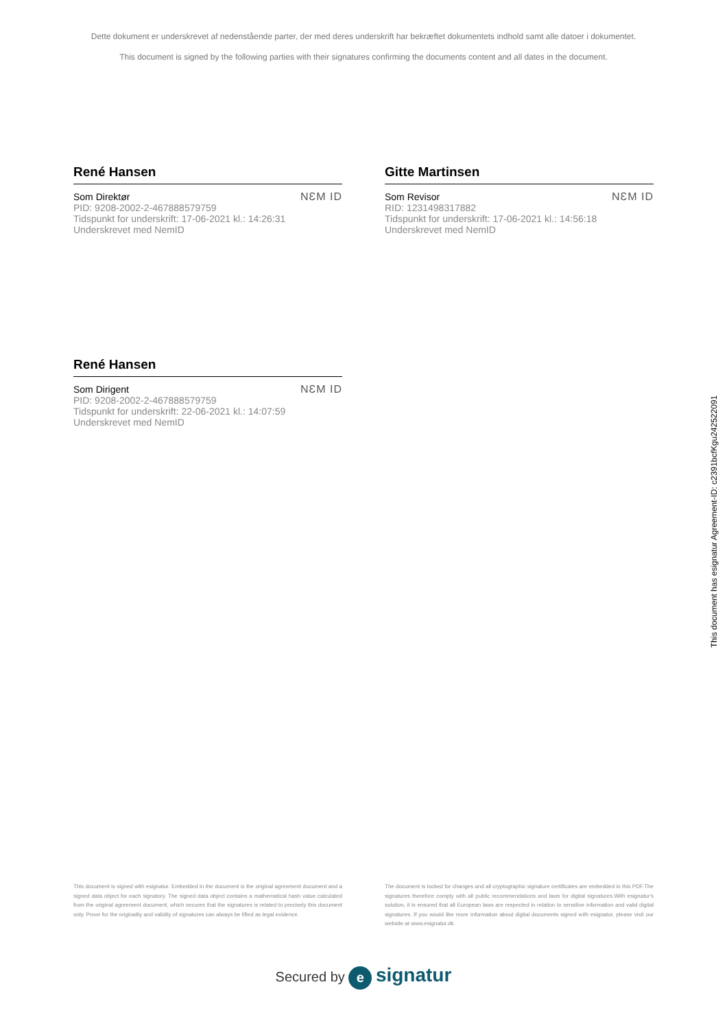Dette dokument er underskrevet af nedenstående parter, der med deres underskrift har bekræftet dokumentets indhold samt alle datoer i dokumentet.
This document is signed by the following parties with their signatures confirming the documents content and all dates in the document.
René Hansen
Som Direktør
PID: 9208-2002-2-467888579759
Tidspunkt for underskrift: 17-06-2021 kl.: 14:26:31
Underskrevet med NemID
NƐM ID
Gitte Martinsen
Som Revisor
RID: 1231498317882
Tidspunkt for underskrift: 17-06-2021 kl.: 14:56:18
Underskrevet med NemID
NƐM ID
René Hansen
Som Dirigent
PID: 9208-2002-2-467888579759
Tidspunkt for underskrift: 22-06-2021 kl.: 14:07:59
Underskrevet med NemID
NƐM ID
This document has esignatur Agreement-ID: c2391bcfKgu242522091
This document is signed with esignatur. Embedded in the document is the original agreement document and a signed data object for each signatory. The signed data object contains a mathematical hash value calculated from the original agreement document, which secures that the signatures is related to precisely this document only. Prove for the originality and validity of signatures can always be lifted as legal evidence.
The document is locked for changes and all cryptographic signature certificates are embedded in this PDF.The signatures therefore comply with all public recommendations and laws for digital signatures.With esignatur's solution, it is ensured that all European laws are respected in relation to sensitive information and valid digital signatures. If you would like more information about digital documents signed with esignatur, please visit our website at www.esignatur.dk.
Secured by e signatur